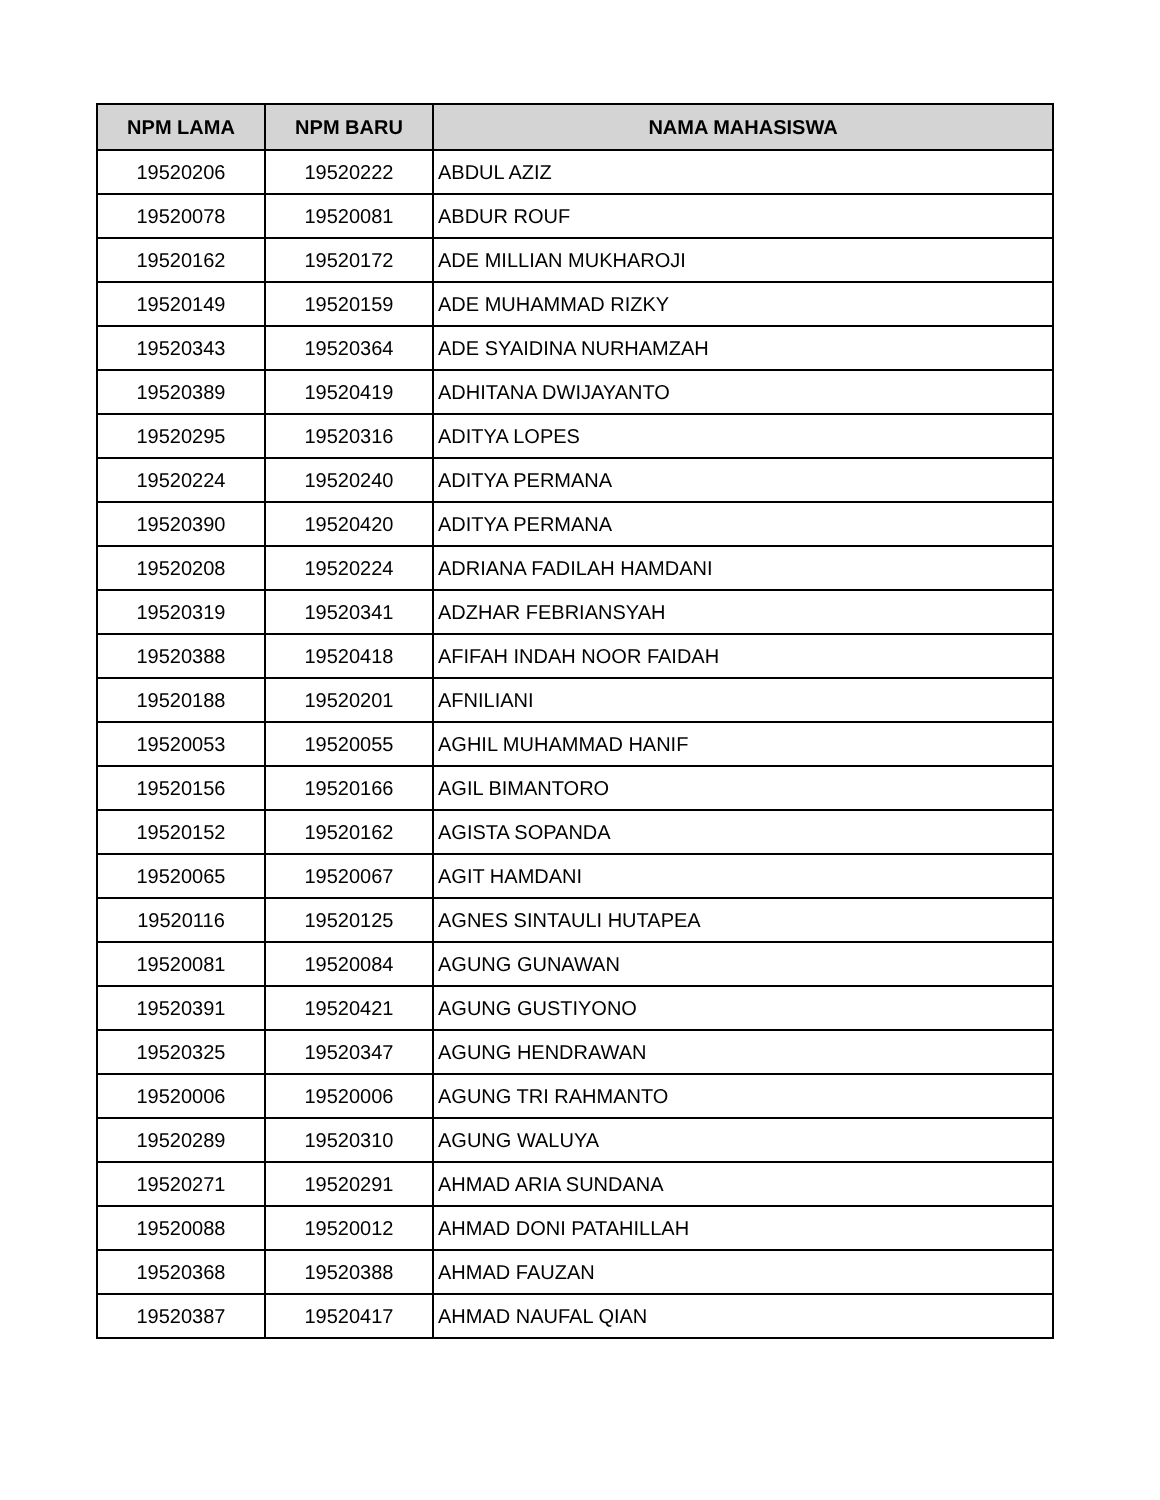| NPM LAMA | NPM BARU | NAMA MAHASISWA |
| --- | --- | --- |
| 19520206 | 19520222 | ABDUL AZIZ |
| 19520078 | 19520081 | ABDUR ROUF |
| 19520162 | 19520172 | ADE MILLIAN MUKHAROJI |
| 19520149 | 19520159 | ADE MUHAMMAD RIZKY |
| 19520343 | 19520364 | ADE SYAIDINA NURHAMZAH |
| 19520389 | 19520419 | ADHITANA DWIJAYANTO |
| 19520295 | 19520316 | ADITYA LOPES |
| 19520224 | 19520240 | ADITYA PERMANA |
| 19520390 | 19520420 | ADITYA PERMANA |
| 19520208 | 19520224 | ADRIANA FADILAH HAMDANI |
| 19520319 | 19520341 | ADZHAR FEBRIANSYAH |
| 19520388 | 19520418 | AFIFAH INDAH NOOR FAIDAH |
| 19520188 | 19520201 | AFNILIANI |
| 19520053 | 19520055 | AGHIL MUHAMMAD HANIF |
| 19520156 | 19520166 | AGIL BIMANTORO |
| 19520152 | 19520162 | AGISTA SOPANDA |
| 19520065 | 19520067 | AGIT HAMDANI |
| 19520116 | 19520125 | AGNES SINTAULI HUTAPEA |
| 19520081 | 19520084 | AGUNG GUNAWAN |
| 19520391 | 19520421 | AGUNG GUSTIYONO |
| 19520325 | 19520347 | AGUNG HENDRAWAN |
| 19520006 | 19520006 | AGUNG TRI RAHMANTO |
| 19520289 | 19520310 | AGUNG WALUYA |
| 19520271 | 19520291 | AHMAD ARIA SUNDANA |
| 19520088 | 19520012 | AHMAD DONI PATAHILLAH |
| 19520368 | 19520388 | AHMAD FAUZAN |
| 19520387 | 19520417 | AHMAD NAUFAL QIAN |